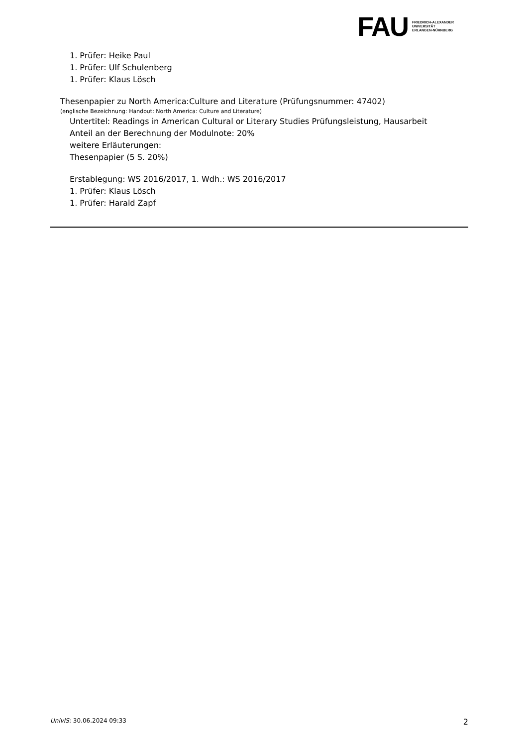FAU
FRIEDRICH-ALEXANDER
UNIVERSITÄT
ERLANGEN-NÜRNBERG
1. Prüfer: Heike Paul
1. Prüfer: Ulf Schulenberg
1. Prüfer: Klaus Lösch
Thesenpapier zu North America:Culture and Literature (Prüfungsnummer: 47402)
(englische Bezeichnung: Handout: North America: Culture and Literature)
Untertitel: Readings in American Cultural or Literary Studies Prüfungsleistung, Hausarbeit
Anteil an der Berechnung der Modulnote: 20%
weitere Erläuterungen:
Thesenpapier (5 S. 20%)
Erstablegung: WS 2016/2017, 1. Wdh.: WS 2016/2017
1. Prüfer: Klaus Lösch
1. Prüfer: Harald Zapf
UnivIS: 30.06.2024 09:33 2